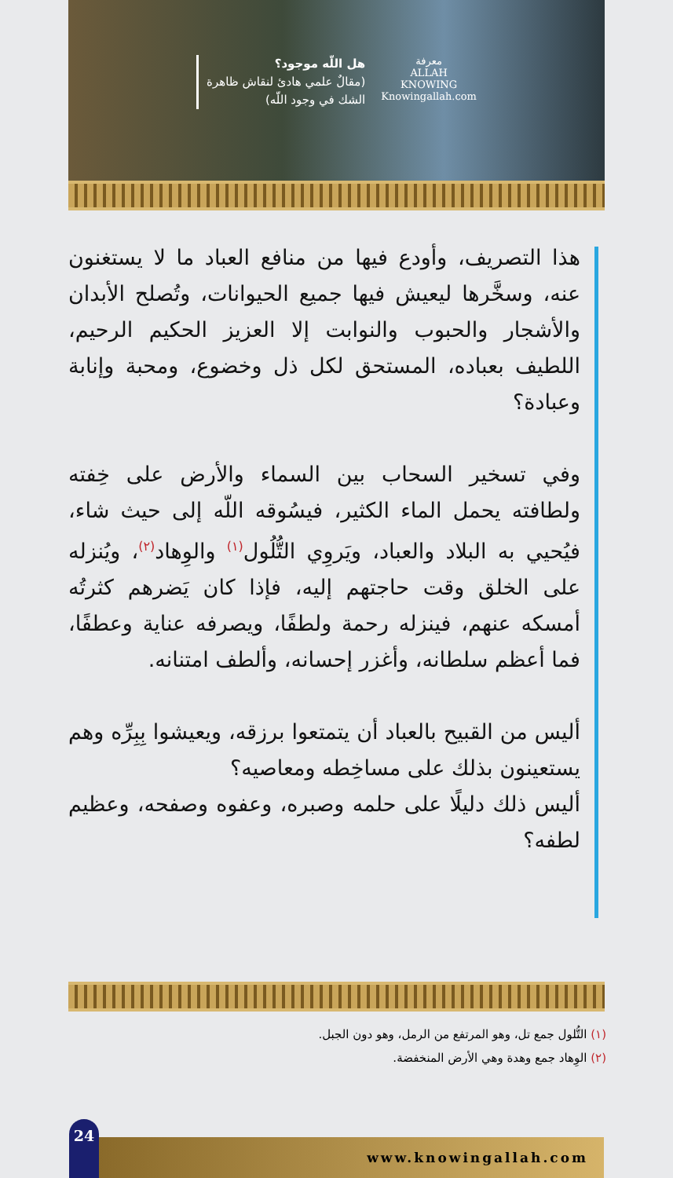معرفة
ALLAH
KNOWING
Knowingallah.com
هل اللّه موجود؟
(مقالٌ علمي هادئ لنقاش ظاهرة
الشك في وجود اللّه)
هذا التصريف، وأودع فيها من منافع العباد ما لا يستغنون عنه، وسخَّرها ليعيش فيها جميع الحيوانات، وتُصلح الأبدان والأشجار والحبوب والنوابت إلا العزيز الحكيم الرحيم، اللطيف بعباده، المستحق لكل ذل وخضوع، ومحبة وإنابة وعبادة؟
وفي تسخير السحاب بين السماء والأرض على خِفته ولطافته يحمل الماء الكثير، فيسُوقه اللّه إلى حيث شاء، فيُحيي به البلاد والعباد، ويَروِي التُّلُول<sup>(١)</sup> والوِهاد<sup>(٢)</sup>، ويُنزله على الخلق وقت حاجتهم إليه، فإذا كان يَضرهم كثرتُه أمسكه عنهم، فينزله رحمة ولطفًا، ويصرفه عناية وعطفًا، فما أعظم سلطانه، وأغزر إحسانه، وألطف امتنانه.
أليس من القبيح بالعباد أن يتمتعوا برزقه، ويعيشوا بِبِرِّه وهم يستعينون بذلك على مساخِطه ومعاصيه؟
أليس ذلك دليلًا على حلمه وصبره، وعفوه وصفحه، وعظيم لطفه؟
(١) التُّلول جمع تل، وهو المرتفع من الرمل، وهو دون الجبل.
(٢) الوِهاد جمع وهدة وهي الأرض المنخفضة.
www.knowingallah.com
24